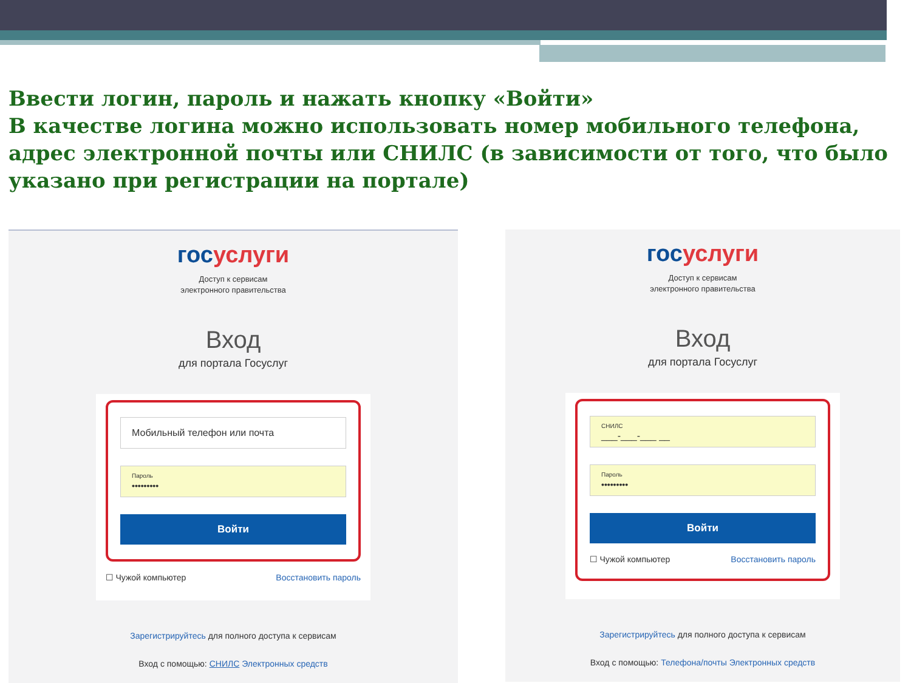Ввести логин, пароль и нажать кнопку «Войти»
В качестве логина можно использовать номер мобильного телефона, адрес электронной почты или СНИЛС (в зависимости от того, что было указано при регистрации на портале)
госуслуги
Доступ к сервисам
электронного правительства
Вход
для портала Госуслуг
Мобильный телефон или почта
Пароль
•••••••••
Войти
☐ Чужой компьютер Восстановить пароль
Зарегистрируйтесь для полного доступа к сервисам
Вход с помощью: СНИЛС Электронных средств
госуслуги
Доступ к сервисам
электронного правительства
Вход
для портала Госуслуг
СНИЛС
___-___-___ __
Пароль
•••••••••
Войти
☐ Чужой компьютер Восстановить пароль
Зарегистрируйтесь для полного доступа к сервисам
Вход с помощью: Телефона/почты Электронных средств